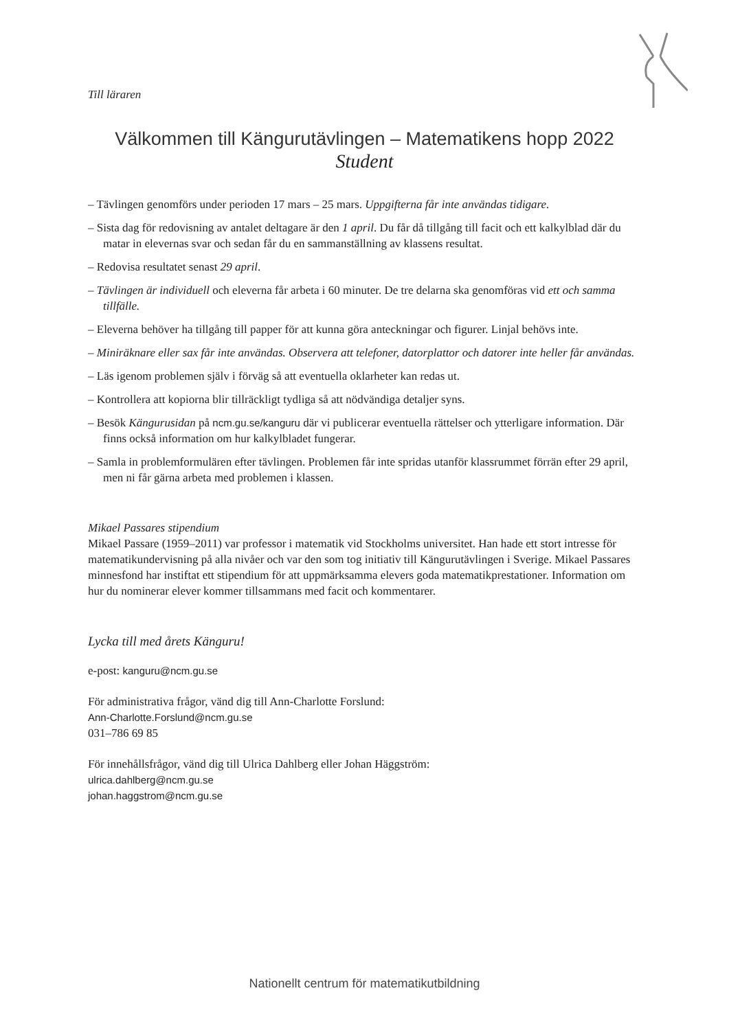Till läraren
Välkommen till Kängurutävlingen – Matematikens hopp 2022
Student
– Tävlingen genomförs under perioden 17 mars – 25 mars. Uppgifterna får inte användas tidigare.
– Sista dag för redovisning av antalet deltagare är den 1 april. Du får då tillgång till facit och ett kalkylblad där du matar in elevernas svar och sedan får du en sammanställning av klassens resultat.
– Redovisa resultatet senast 29 april.
– Tävlingen är individuell och eleverna får arbeta i 60 minuter. De tre delarna ska genomföras vid ett och samma tillfälle.
– Eleverna behöver ha tillgång till papper för att kunna göra anteckningar och figurer. Linjal behövs inte.
– Miniräknare eller sax får inte användas. Observera att telefoner, datorplattor och datorer inte heller får användas.
– Läs igenom problemen själv i förväg så att eventuella oklarheter kan redas ut.
– Kontrollera att kopiorna blir tillräckligt tydliga så att nödvändiga detaljer syns.
– Besök Kängurusidan på ncm.gu.se/kanguru där vi publicerar eventuella rättelser och ytterligare information. Där finns också information om hur kalkylbladet fungerar.
– Samla in problemformulären efter tävlingen. Problemen får inte spridas utanför klassrummet förrän efter 29 april, men ni får gärna arbeta med problemen i klassen.
Mikael Passares stipendium
Mikael Passare (1959–2011) var professor i matematik vid Stockholms universitet. Han hade ett stort intresse för matematikundervisning på alla nivåer och var den som tog initiativ till Kängurutävlingen i Sverige. Mikael Passares minnesfond har instiftat ett stipendium för att uppmärksamma elevers goda matematikprestationer. Information om hur du nominerar elever kommer tillsammans med facit och kommentarer.
Lycka till med årets Känguru!
e-post: kanguru@ncm.gu.se
För administrativa frågor, vänd dig till Ann-Charlotte Forslund:
Ann-Charlotte.Forslund@ncm.gu.se
031–786 69 85
För innehållsfrågor, vänd dig till Ulrica Dahlberg eller Johan Häggström:
ulrica.dahlberg@ncm.gu.se
johan.haggstrom@ncm.gu.se
Nationellt centrum för matematikutbildning